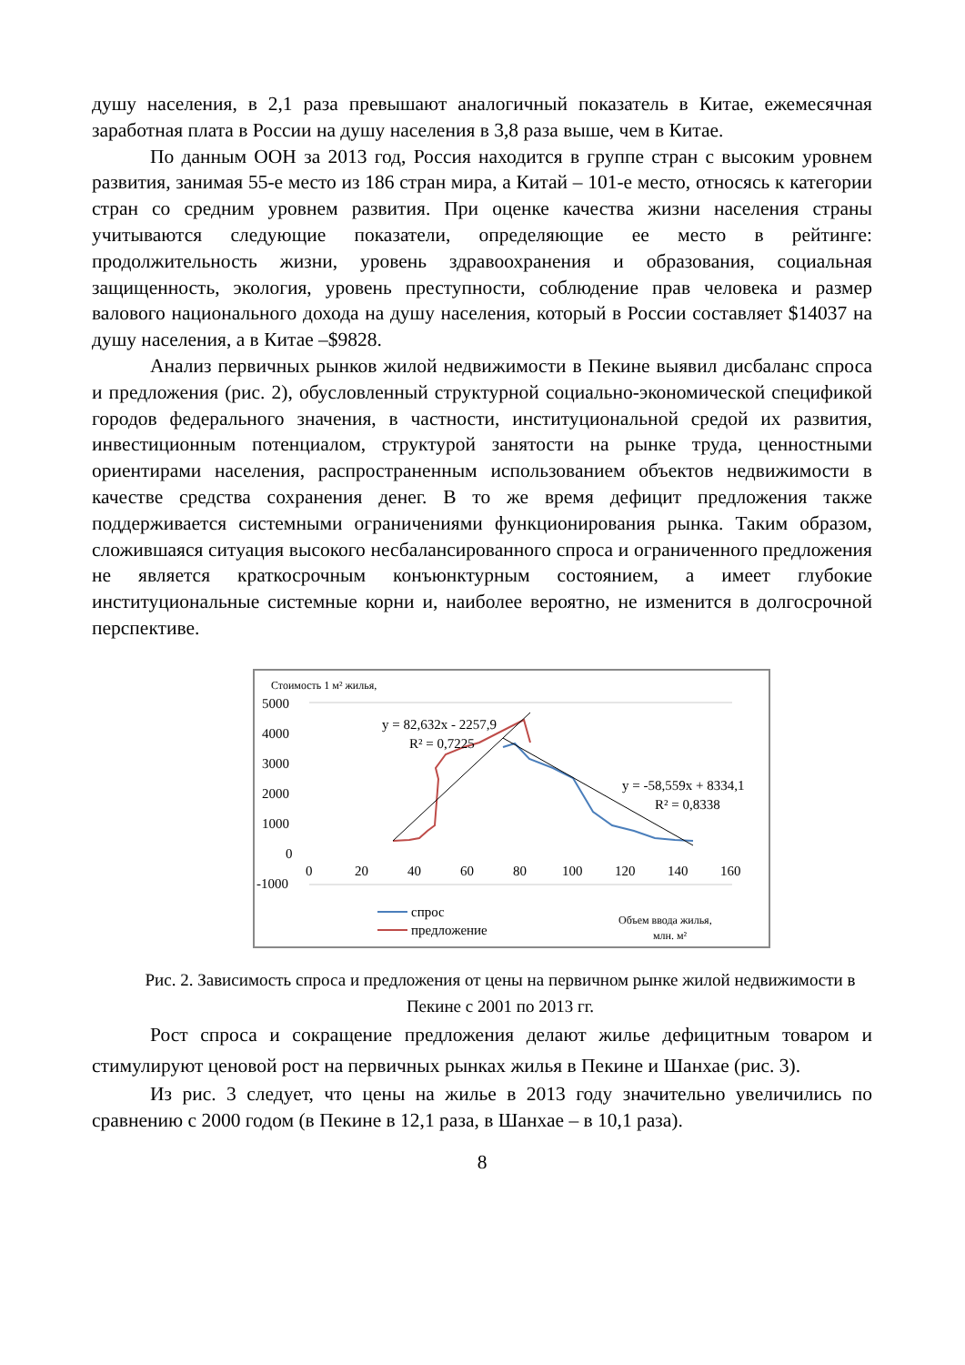душу населения, в 2,1 раза превышают аналогичный показатель в Китае, ежемесячная заработная плата в России на душу населения в 3,8 раза выше, чем в Китае.
По данным ООН за 2013 год, Россия находится в группе стран с высоким уровнем развития, занимая 55-е место из 186 стран мира, а Китай – 101-е место, относясь к категории стран со средним уровнем развития. При оценке качества жизни населения страны учитываются следующие показатели, определяющие ее место в рейтинге: продолжительность жизни, уровень здравоохранения и образования, социальная защищенность, экология, уровень преступности, соблюдение прав человека и размер валового национального дохода на душу населения, который в России составляет $14037 на душу населения, а в Китае –$9828.
Анализ первичных рынков жилой недвижимости в Пекине выявил дисбаланс спроса и предложения (рис. 2), обусловленный структурной социально-экономической спецификой городов федерального значения, в частности, институциональной средой их развития, инвестиционным потенциалом, структурой занятости на рынке труда, ценностными ориентирами населения, распространенным использованием объектов недвижимости в качестве средства сохранения денег. В то же время дефицит предложения также поддерживается системными ограничениями функционирования рынка. Таким образом, сложившаяся ситуация высокого несбалансированного спроса и ограниченного предложения не является краткосрочным конъюнктурным состоянием, а имеет глубокие институциональные системные корни и, наиболее вероятно, не изменится в долгосрочной перспективе.
Стоимость 1 м² жилья,
5000
4000
3000
2000
1000
0
-1000
0
20
40
60
80
100
120
140
160
y = 82,632x - 2257,9
R² = 0,7225
y = -58,559x + 8334,1
R² = 0,8338
спрос
предложение
Объем ввода жилья,
млн. м²
Рис. 2. Зависимость спроса и предложения от цены на первичном рынке жилой недвижимости в Пекине с 2001 по 2013 гг.
Рост спроса и сокращение предложения делают жилье дефицитным товаром и стимулируют ценовой рост на первичных рынках жилья в Пекине и Шанхае (рис. 3).
Из рис. 3 следует, что цены на жилье в 2013 году значительно увеличились по сравнению с 2000 годом (в Пекине в 12,1 раза, в Шанхае – в 10,1 раза).
8